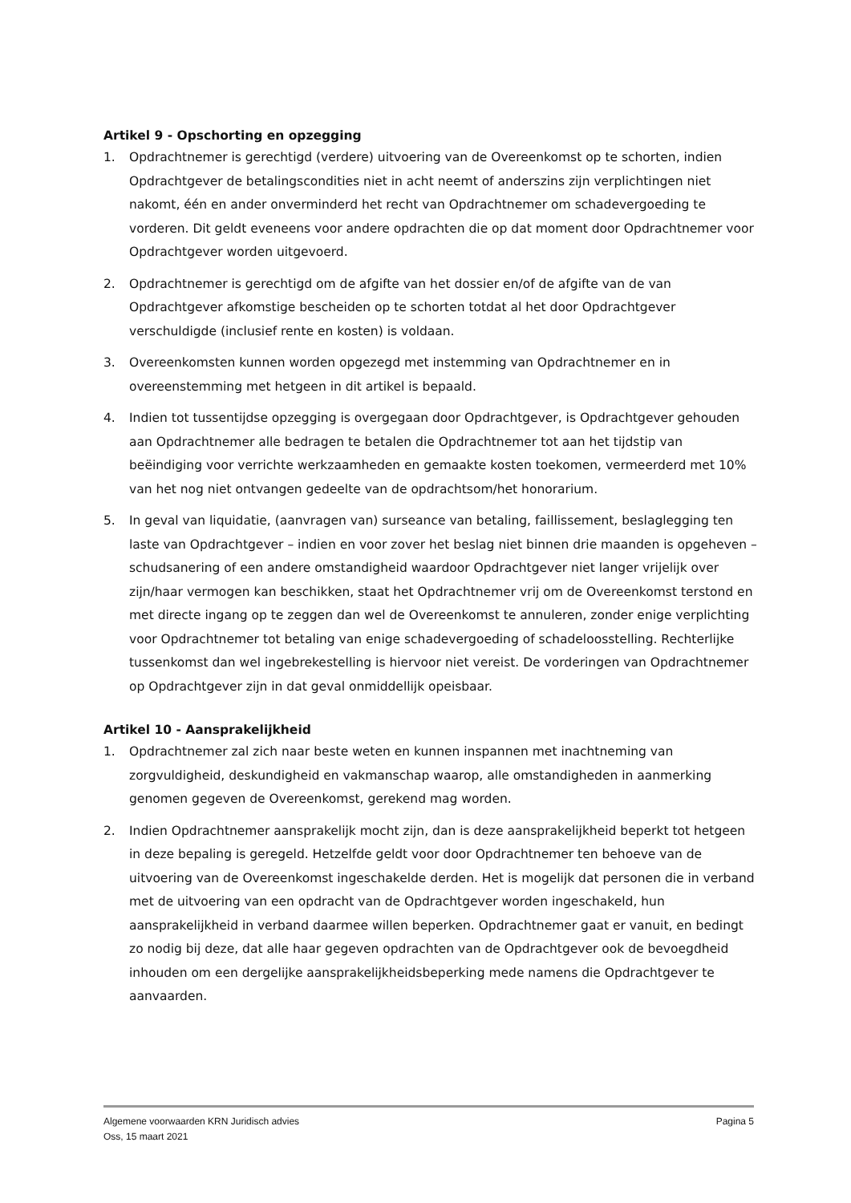Artikel 9 - Opschorting en opzegging
1. Opdrachtnemer is gerechtigd (verdere) uitvoering van de Overeenkomst op te schorten, indien Opdrachtgever de betalingscondities niet in acht neemt of anderszins zijn verplichtingen niet nakomt, één en ander onverminderd het recht van Opdrachtnemer om schadevergoeding te vorderen. Dit geldt eveneens voor andere opdrachten die op dat moment door Opdrachtnemer voor Opdrachtgever worden uitgevoerd.
2. Opdrachtnemer is gerechtigd om de afgifte van het dossier en/of de afgifte van de van Opdrachtgever afkomstige bescheiden op te schorten totdat al het door Opdrachtgever verschuldigde (inclusief rente en kosten) is voldaan.
3. Overeenkomsten kunnen worden opgezegd met instemming van Opdrachtnemer en in overeenstemming met hetgeen in dit artikel is bepaald.
4. Indien tot tussentijdse opzegging is overgegaan door Opdrachtgever, is Opdrachtgever gehouden aan Opdrachtnemer alle bedragen te betalen die Opdrachtnemer tot aan het tijdstip van beëindiging voor verrichte werkzaamheden en gemaakte kosten toekomen, vermeerderd met 10% van het nog niet ontvangen gedeelte van de opdrachtsom/het honorarium.
5. In geval van liquidatie, (aanvragen van) surseance van betaling, faillissement, beslaglegging ten laste van Opdrachtgever – indien en voor zover het beslag niet binnen drie maanden is opgeheven – schudsanering of een andere omstandigheid waardoor Opdrachtgever niet langer vrijelijk over zijn/haar vermogen kan beschikken, staat het Opdrachtnemer vrij om de Overeenkomst terstond en met directe ingang op te zeggen dan wel de Overeenkomst te annuleren, zonder enige verplichting voor Opdrachtnemer tot betaling van enige schadevergoeding of schadeloosstelling. Rechterlijke tussenkomst dan wel ingebrekestelling is hiervoor niet vereist. De vorderingen van Opdrachtnemer op Opdrachtgever zijn in dat geval onmiddellijk opeisbaar.
Artikel 10 - Aansprakelijkheid
1. Opdrachtnemer zal zich naar beste weten en kunnen inspannen met inachtneming van zorgvuldigheid, deskundigheid en vakmanschap waarop, alle omstandigheden in aanmerking genomen gegeven de Overeenkomst, gerekend mag worden.
2. Indien Opdrachtnemer aansprakelijk mocht zijn, dan is deze aansprakelijkheid beperkt tot hetgeen in deze bepaling is geregeld. Hetzelfde geldt voor door Opdrachtnemer ten behoeve van de uitvoering van de Overeenkomst ingeschakelde derden. Het is mogelijk dat personen die in verband met de uitvoering van een opdracht van de Opdrachtgever worden ingeschakeld, hun aansprakelijkheid in verband daarmee willen beperken. Opdrachtnemer gaat er vanuit, en bedingt zo nodig bij deze, dat alle haar gegeven opdrachten van de Opdrachtgever ook de bevoegdheid inhouden om een dergelijke aansprakelijkheidsbeperking mede namens die Opdrachtgever te aanvaarden.
Algemene voorwaarden KRN Juridisch advies
Oss, 15 maart 2021
Pagina 5